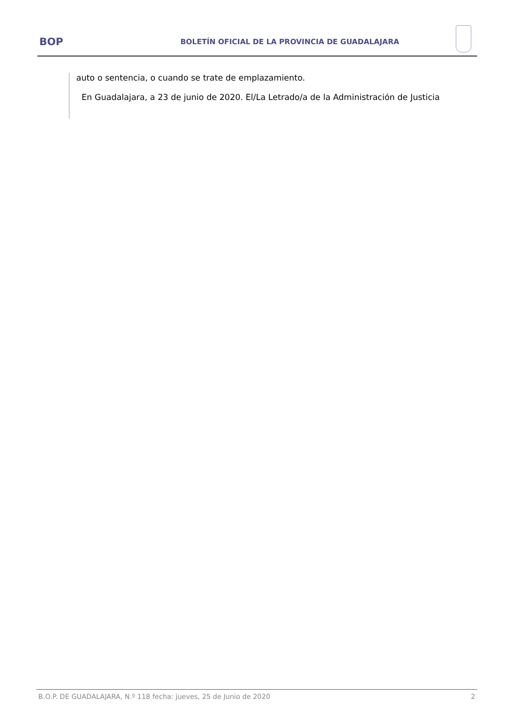BOP
BOLETÍN OFICIAL DE LA PROVINCIA DE GUADALAJARA
auto o sentencia, o cuando se trate de emplazamiento.
En Guadalajara, a 23 de junio de 2020. El/La Letrado/a de la Administración de Justicia
B.O.P. DE GUADALAJARA, N.º 118 fecha: jueves, 25 de Junio de 2020 2